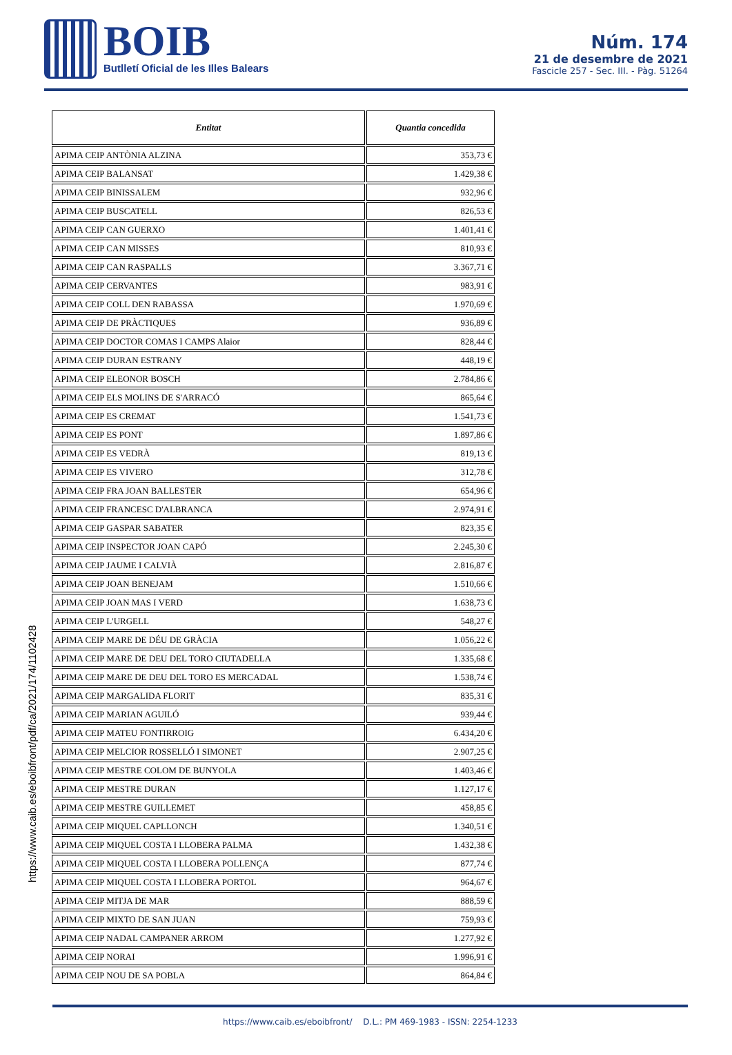BOIB
Butlletí Oficial de les Illes Balears
Núm. 174
21 de desembre de 2021
Fascicle 257 - Sec. III. - Pàg. 51264
https://www.caib.es/eboibfront/pdf/ca/2021/174/1102428
| Entitat | Quantia concedida |
| --- | --- |
| APIMA CEIP ANTÒNIA ALZINA | 353,73 € |
| APIMA CEIP BALANSAT | 1.429,38 € |
| APIMA CEIP BINISSALEM | 932,96 € |
| APIMA CEIP BUSCATELL | 826,53 € |
| APIMA CEIP CAN GUERXO | 1.401,41 € |
| APIMA CEIP CAN MISSES | 810,93 € |
| APIMA CEIP CAN RASPALLS | 3.367,71 € |
| APIMA CEIP CERVANTES | 983,91 € |
| APIMA CEIP COLL DEN RABASSA | 1.970,69 € |
| APIMA CEIP DE PRÀCTIQUES | 936,89 € |
| APIMA CEIP DOCTOR COMAS I CAMPS Alaior | 828,44 € |
| APIMA CEIP DURAN ESTRANY | 448,19 € |
| APIMA CEIP ELEONOR BOSCH | 2.784,86 € |
| APIMA CEIP ELS MOLINS DE S'ARRACÓ | 865,64 € |
| APIMA CEIP ES CREMAT | 1.541,73 € |
| APIMA CEIP ES PONT | 1.897,86 € |
| APIMA CEIP ES VEDRÀ | 819,13 € |
| APIMA CEIP ES VIVERO | 312,78 € |
| APIMA CEIP FRA JOAN BALLESTER | 654,96 € |
| APIMA CEIP FRANCESC D'ALBRANCA | 2.974,91 € |
| APIMA CEIP GASPAR SABATER | 823,35 € |
| APIMA CEIP INSPECTOR JOAN CAPÓ | 2.245,30 € |
| APIMA CEIP JAUME I CALVIÀ | 2.816,87 € |
| APIMA CEIP JOAN BENEJAM | 1.510,66 € |
| APIMA CEIP JOAN MAS I VERD | 1.638,73 € |
| APIMA CEIP L'URGELL | 548,27 € |
| APIMA CEIP MARE DE DÉU DE GRÀCIA | 1.056,22 € |
| APIMA CEIP MARE DE DEU DEL TORO CIUTADELLA | 1.335,68 € |
| APIMA CEIP MARE DE DEU DEL TORO ES MERCADAL | 1.538,74 € |
| APIMA CEIP MARGALIDA FLORIT | 835,31 € |
| APIMA CEIP MARIAN AGUILÓ | 939,44 € |
| APIMA CEIP MATEU FONTIRROIG | 6.434,20 € |
| APIMA CEIP MELCIOR ROSSELLÓ I SIMONET | 2.907,25 € |
| APIMA CEIP MESTRE COLOM DE BUNYOLA | 1.403,46 € |
| APIMA CEIP MESTRE DURAN | 1.127,17 € |
| APIMA CEIP MESTRE GUILLEMET | 458,85 € |
| APIMA CEIP MIQUEL CAPLLONCH | 1.340,51 € |
| APIMA CEIP MIQUEL COSTA I LLOBERA PALMA | 1.432,38 € |
| APIMA CEIP MIQUEL COSTA I LLOBERA POLLENÇA | 877,74 € |
| APIMA CEIP MIQUEL COSTA I LLOBERA PORTOL | 964,67 € |
| APIMA CEIP MITJA DE MAR | 888,59 € |
| APIMA CEIP MIXTO DE SAN JUAN | 759,93 € |
| APIMA CEIP NADAL CAMPANER ARROM | 1.277,92 € |
| APIMA CEIP NORAI | 1.996,91 € |
| APIMA CEIP NOU DE SA POBLA | 864,84 € |
https://www.caib.es/eboibfront/ D.L.: PM 469-1983 - ISSN: 2254-1233